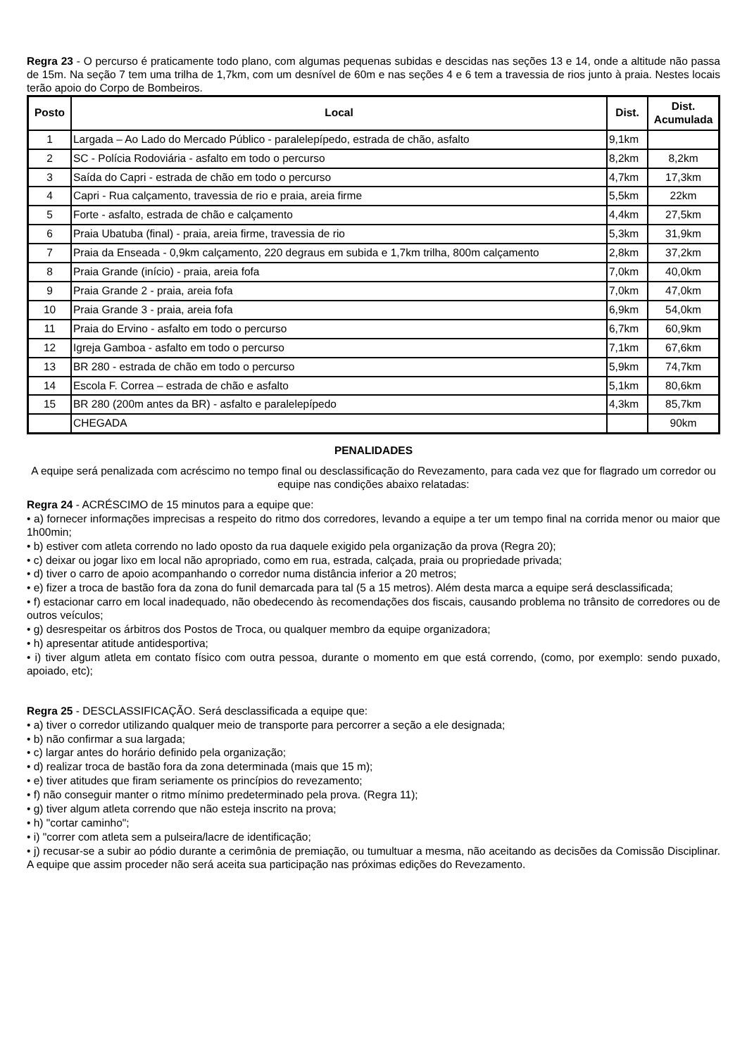Regra 23 - O percurso é praticamente todo plano, com algumas pequenas subidas e descidas nas seções 13 e 14, onde a altitude não passa de 15m. Na seção 7 tem uma trilha de 1,7km, com um desnível de 60m e nas seções 4 e 6 tem a travessia de rios junto à praia. Nestes locais terão apoio do Corpo de Bombeiros.
| Posto | Local | Dist. | Dist. Acumulada |
| --- | --- | --- | --- |
| 1 | Largada – Ao Lado do Mercado Público - paralelepípedo, estrada de chão, asfalto | 9,1km | |
| 2 | SC - Polícia Rodoviária - asfalto em todo o percurso | 8,2km | 8,2km |
| 3 | Saída do Capri - estrada de chão em todo o percurso | 4,7km | 17,3km |
| 4 | Capri - Rua calçamento, travessia de rio e praia, areia firme | 5,5km | 22km |
| 5 | Forte - asfalto, estrada de chão e calçamento | 4,4km | 27,5km |
| 6 | Praia Ubatuba (final) - praia, areia firme, travessia de rio | 5,3km | 31,9km |
| 7 | Praia da Enseada - 0,9km calçamento, 220 degraus em subida e 1,7km trilha, 800m calçamento | 2,8km | 37,2km |
| 8 | Praia Grande (início) - praia, areia fofa | 7,0km | 40,0km |
| 9 | Praia Grande 2 - praia, areia fofa | 7,0km | 47,0km |
| 10 | Praia Grande 3 - praia, areia fofa | 6,9km | 54,0km |
| 11 | Praia do Ervino - asfalto em todo o percurso | 6,7km | 60,9km |
| 12 | Igreja Gamboa - asfalto em todo o percurso | 7,1km | 67,6km |
| 13 | BR 280 - estrada de chão em todo o percurso | 5,9km | 74,7km |
| 14 | Escola F. Correa – estrada de chão e asfalto | 5,1km | 80,6km |
| 15 | BR 280 (200m antes da BR) - asfalto e paralelepípedo | 4,3km | 85,7km |
| | CHEGADA | | 90km |
PENALIDADES
A equipe será penalizada com acréscimo no tempo final ou desclassificação do Revezamento, para cada vez que for flagrado um corredor ou equipe nas condições abaixo relatadas:
Regra 24 - ACRÉSCIMO de 15 minutos para a equipe que:
• a) fornecer informações imprecisas a respeito do ritmo dos corredores, levando a equipe a ter um tempo final na corrida menor ou maior que 1h00min;
• b) estiver com atleta correndo no lado oposto da rua daquele exigido pela organização da prova (Regra 20);
• c) deixar ou jogar lixo em local não apropriado, como em rua, estrada, calçada, praia ou propriedade privada;
• d) tiver o carro de apoio acompanhando o corredor numa distância inferior a 20 metros;
• e) fizer a troca de bastão fora da zona do funil demarcada para tal (5 a 15 metros). Além desta marca a equipe será desclassificada;
• f) estacionar carro em local inadequado, não obedecendo às recomendações dos fiscais, causando problema no trânsito de corredores ou de outros veículos;
• g) desrespeitar os árbitros dos Postos de Troca, ou qualquer membro da equipe organizadora;
• h) apresentar atitude antidesportiva;
• i) tiver algum atleta em contato físico com outra pessoa, durante o momento em que está correndo, (como, por exemplo: sendo puxado, apoiado, etc);
Regra 25 - DESCLASSIFICAÇÃO. Será desclassificada a equipe que:
• a) tiver o corredor utilizando qualquer meio de transporte para percorrer a seção a ele designada;
• b) não confirmar a sua largada;
• c) largar antes do horário definido pela organização;
• d) realizar troca de bastão fora da zona determinada (mais que 15 m);
• e) tiver atitudes que firam seriamente os princípios do revezamento;
• f) não conseguir manter o ritmo mínimo predeterminado pela prova. (Regra 11);
• g) tiver algum atleta correndo que não esteja inscrito na prova;
• h) "cortar caminho";
• i) "correr com atleta sem a pulseira/lacre de identificação;
• j) recusar-se a subir ao pódio durante a cerimônia de premiação, ou tumultuar a mesma, não aceitando as decisões da Comissão Disciplinar. A equipe que assim proceder não será aceita sua participação nas próximas edições do Revezamento.